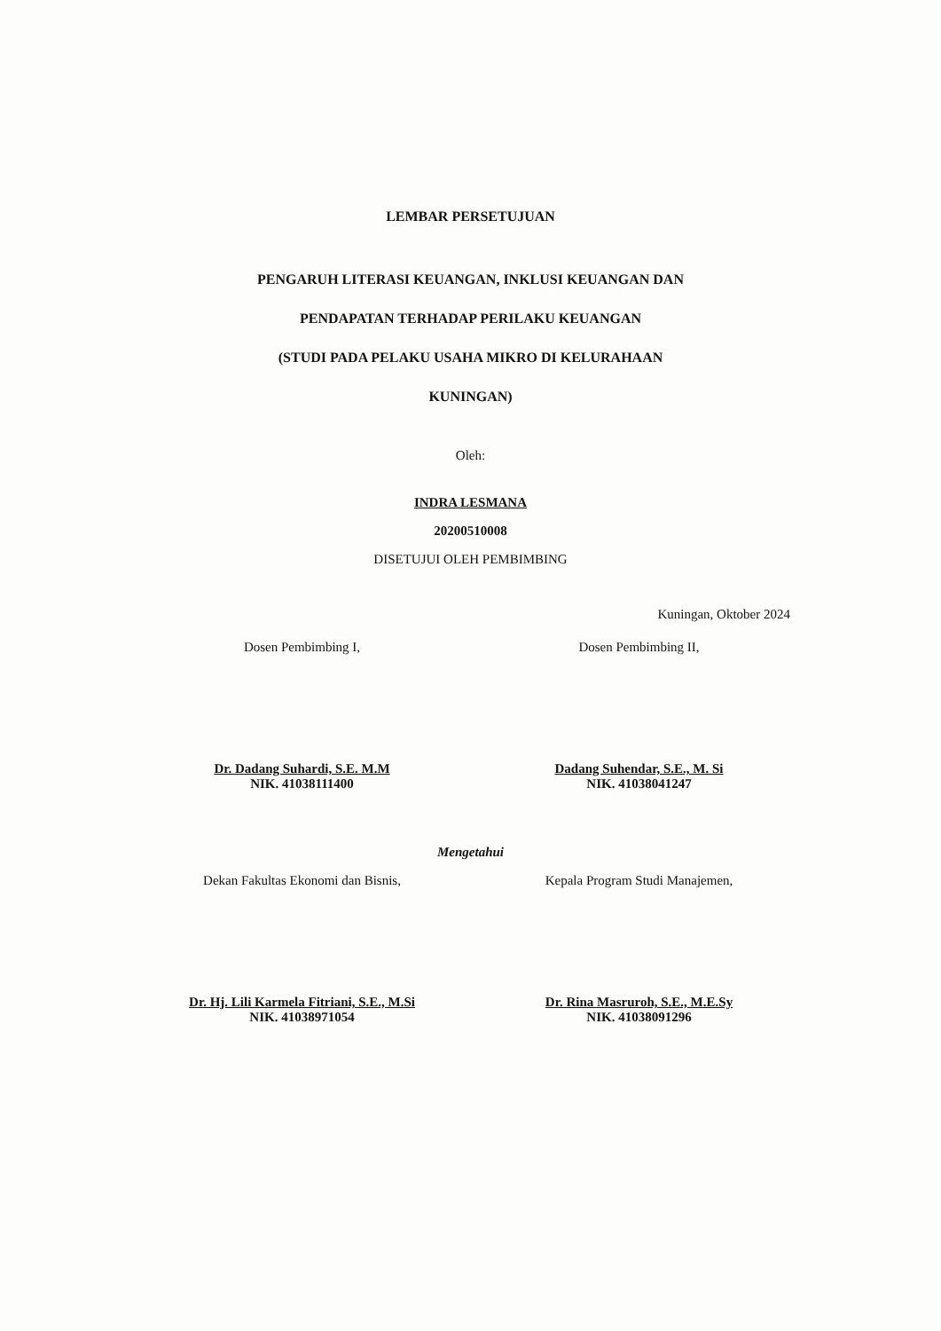LEMBAR PERSETUJUAN
PENGARUH LITERASI KEUANGAN, INKLUSI KEUANGAN DAN
PENDAPATAN TERHADAP PERILAKU KEUANGAN
(STUDI PADA PELAKU USAHA MIKRO DI KELURAHAAN
KUNINGAN)
Oleh:
INDRA LESMANA
20200510008
DISETUJUI OLEH PEMBIMBING
Kuningan, Oktober 2024
Dosen Pembimbing I,
Dr. Dadang Suhardi, S.E. M.M
NIK. 41038111400
Dosen Pembimbing II,
Dadang Suhendar, S.E., M. Si
NIK. 41038041247
Mengetahui
Dekan Fakultas Ekonomi dan Bisnis,
Dr. Hj. Lili Karmela Fitriani, S.E., M.Si
NIK. 41038971054
Kepala Program Studi Manajemen,
Dr. Rina Masruroh, S.E., M.E.Sy
NIK. 41038091296